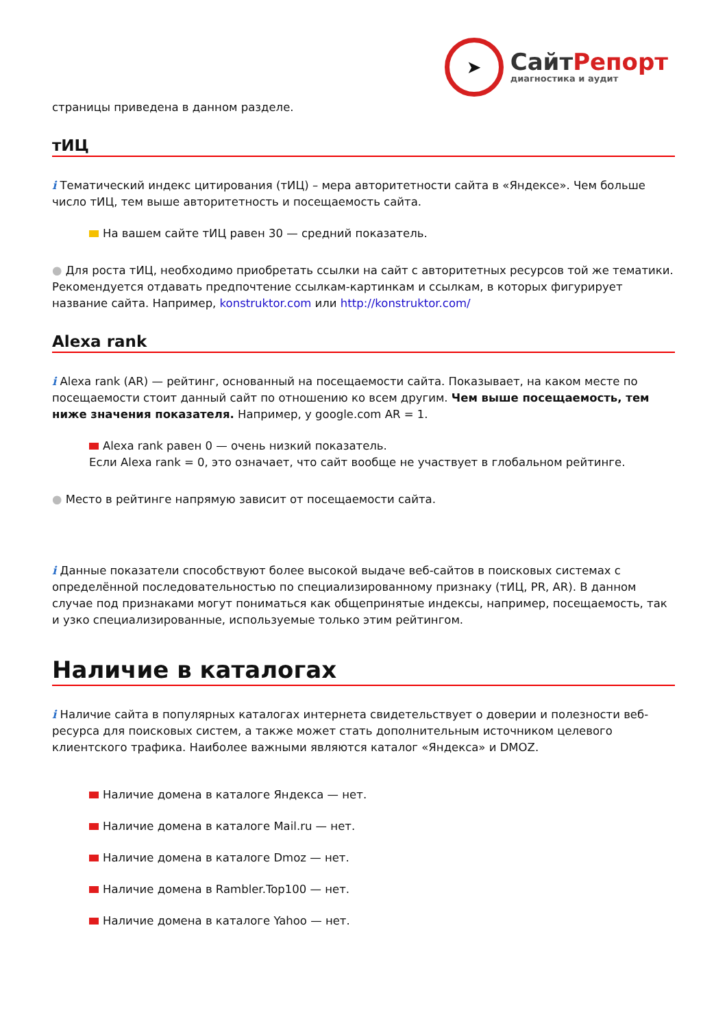➤
СайтРепорт
диагностика и аудит
страницы приведена в данном разделе.
тИЦ
i Тематический индекс цитирования (тИЦ) – мера авторитетности сайта в «Яндексе». Чем больше число тИЦ, тем выше авторитетность и посещаемость сайта.
На вашем сайте тИЦ равен 30 — средний показатель.
● Для роста тИЦ, необходимо приобретать ссылки на сайт с авторитетных ресурсов той же тематики. Рекомендуется отдавать предпочтение ссылкам-картинкам и ссылкам, в которых фигурирует название сайта. Например, konstruktor.com или http://konstruktor.com/
Alexa rank
i Alexa rank (AR) — рейтинг, основанный на посещаемости сайта. Показывает, на каком месте по посещаемости стоит данный сайт по отношению ко всем другим. Чем выше посещаемость, тем ниже значения показателя. Например, у google.com AR = 1.
Alexa rank равен 0 — очень низкий показатель.
Если Alexa rank = 0, это означает, что сайт вообще не участвует в глобальном рейтинге.
● Место в рейтинге напрямую зависит от посещаемости сайта.
i Данные показатели способствуют более высокой выдаче веб-сайтов в поисковых системах с определённой последовательностью по специализированному признаку (тИЦ, PR, AR). В данном случае под признаками могут пониматься как общепринятые индексы, например, посещаемость, так и узко специализированные, используемые только этим рейтингом.
Наличие в каталогах
i Наличие сайта в популярных каталогах интернета свидетельствует о доверии и полезности веб-ресурса для поисковых систем, а также может стать дополнительным источником целевого клиентского трафика. Наиболее важными являются каталог «Яндекса» и DMOZ.
Наличие домена в каталоге Яндекса — нет.
Наличие домена в каталоге Mail.ru — нет.
Наличие домена в каталоге Dmoz — нет.
Наличие домена в Rambler.Top100 — нет.
Наличие домена в каталоге Yahoo — нет.